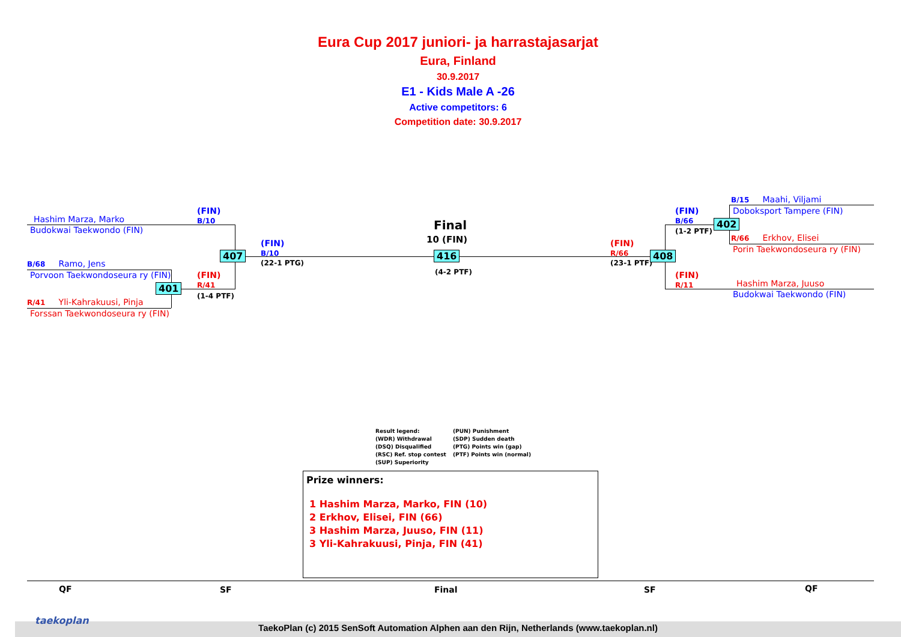Eura Cup 2017 juniori- ja harrastajasarjat
Eura, Finland
30.9.2017
E1 - Kids Male A -26
Active competitors: 6
Competition date: 30.9.2017
Hashim Marza, Marko
Budokwai Taekwondo (FIN)
B/68 Ramo, Jens
Porvoon Taekwondoseura ry (FIN)
R/41 Yli-Kahrakuusi, Pinja
Forssan Taekwondoseura ry (FIN)
(FIN)
B/10
(FIN)
R/41
(1-4 PTF)
401
407
(FIN)
B/10
(22-1 PTG)
Final
10 (FIN)
416
(4-2 PTF)
(FIN)
R/66
(23-1 PTF)
408
(FIN)
B/66
(1-2 PTF)
402
(FIN)
R/11
B/15 Maahi, Viljami
Doboksport Tampere (FIN)
R/66 Erkhov, Elisei
Porin Taekwondoseura ry (FIN)
Hashim Marza, Juuso
Budokwai Taekwondo (FIN)
Result legend:
(WDR) Withdrawal
(DSQ) Disqualified
(RSC) Ref. stop contest
(SUP) Superiority
(PUN) Punishment
(SDP) Sudden death
(PTG) Points win (gap)
(PTF) Points win (normal)
Prize winners:
1 Hashim Marza, Marko, FIN (10)
2 Erkhov, Elisei, FIN (66)
3 Hashim Marza, Juuso, FIN (11)
3 Yli-Kahrakuusi, Pinja, FIN (41)
QF SF Final SF QF
TaekoPlan (c) 2015 SenSoft Automation Alphen aan den Rijn, Netherlands (www.taekoplan.nl)
taekoplan